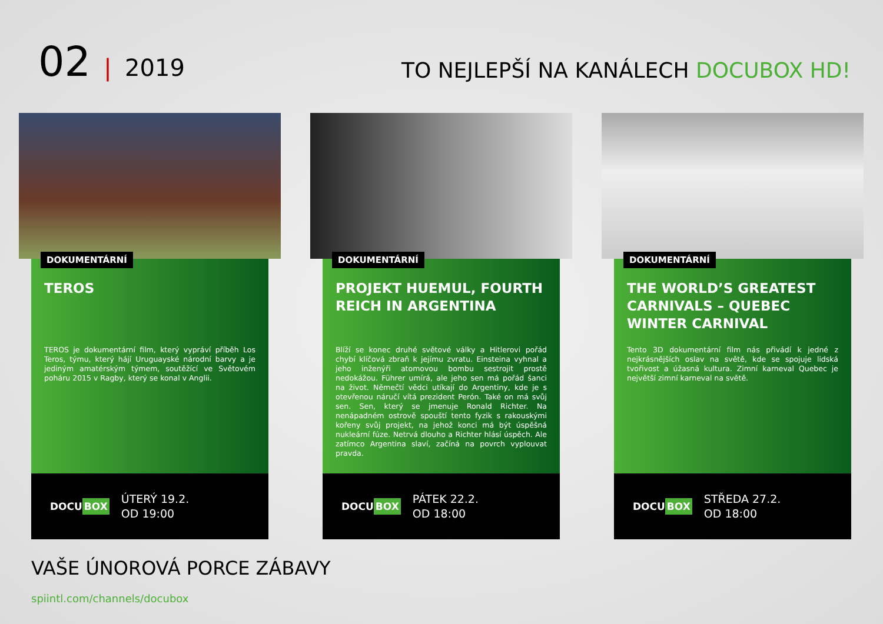02 | 2019
TO NEJLEPŠÍ NA KANÁLECH DOCUBOX HD!
DOKUMENTÁRNÍ
TEROS
TEROS je dokumentární film, který vypráví příběh Los Teros, týmu, který hájí Uruguayské národní barvy a je jediným amatérským týmem, soutěžící ve Světovém poháru 2015 v Ragby, který se konal v Anglii.
DOCU BOX
ÚTERÝ 19.2.
OD 19:00
DOKUMENTÁRNÍ
PROJEKT HUEMUL, FOURTH REICH IN ARGENTINA
Blíží se konec druhé světové války a Hitlerovi pořád chybí klíčová zbraň k jejímu zvratu. Einsteina vyhnal a jeho inženýři atomovou bombu sestrojit prostě nedokážou. Führer umírá, ale jeho sen má pořád šanci na život. Němečtí vědci utíkají do Argentiny, kde je s otevřenou náručí vítá prezident Perón. Také on má svůj sen. Sen, který se jmenuje Ronald Richter. Na nenápadném ostrově spouští tento fyzik s rakouskými kořeny svůj projekt, na jehož konci má být úspěšná nukleární fúze. Netrvá dlouho a Richter hlásí úspěch. Ale zatímco Argentina slaví, začíná na povrch vyplouvat pravda.
DOCU BOX
PÁTEK 22.2.
OD 18:00
DOKUMENTÁRNÍ
THE WORLD’S GREATEST CARNIVALS – QUEBEC WINTER CARNIVAL
Tento 3D dokumentární film nás přivádí k jedné z nejkrásnějších oslav na světě, kde se spojuje lidská tvořivost a úžasná kultura. Zimní karneval Quebec je největší zimní karneval na světě.
DOCU BOX
STŘEDA 27.2.
OD 18:00
VAŠE ÚNOROVÁ PORCE ZÁBAVY
spiintl.com/channels/docubox